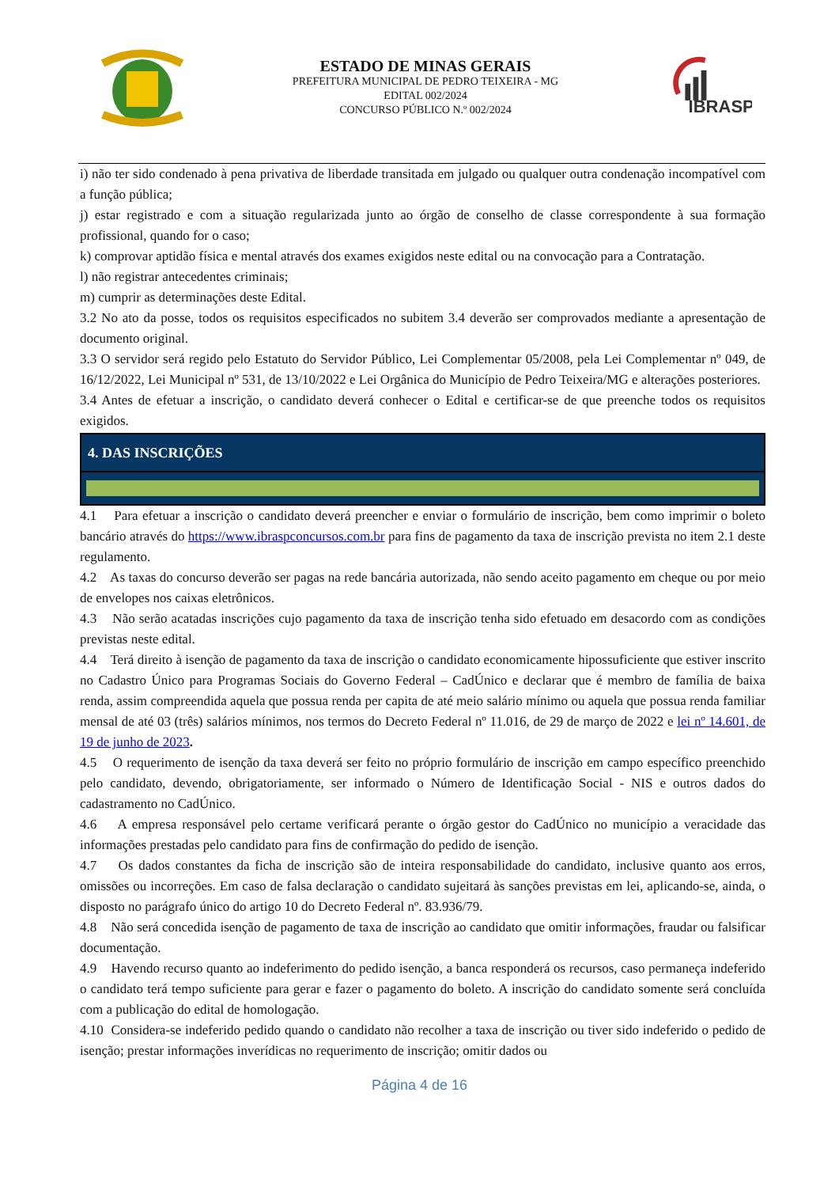ESTADO DE MINAS GERAIS
PREFEITURA MUNICIPAL DE PEDRO TEIXEIRA - MG
EDITAL 002/2024
CONCURSO PÚBLICO N.º 002/2024
IBRASP
i) não ter sido condenado à pena privativa de liberdade transitada em julgado ou qualquer outra condenação incompatível com a função pública;
j) estar registrado e com a situação regularizada junto ao órgão de conselho de classe correspondente à sua formação profissional, quando for o caso;
k) comprovar aptidão física e mental através dos exames exigidos neste edital ou na convocação para a Contratação.
l) não registrar antecedentes criminais;
m) cumprir as determinações deste Edital.
3.2 No ato da posse, todos os requisitos especificados no subitem 3.4 deverão ser comprovados mediante a apresentação de documento original.
3.3 O servidor será regido pelo Estatuto do Servidor Público, Lei Complementar 05/2008, pela Lei Complementar nº 049, de 16/12/2022, Lei Municipal nº 531, de 13/10/2022 e Lei Orgânica do Município de Pedro Teixeira/MG e alterações posteriores.
3.4 Antes de efetuar a inscrição, o candidato deverá conhecer o Edital e certificar-se de que preenche todos os requisitos exigidos.
4. DAS INSCRIÇÕES
4.1 Para efetuar a inscrição o candidato deverá preencher e enviar o formulário de inscrição, bem como imprimir o boleto bancário através do https://www.ibraspconcursos.com.br para fins de pagamento da taxa de inscrição prevista no item 2.1 deste regulamento.
4.2 As taxas do concurso deverão ser pagas na rede bancária autorizada, não sendo aceito pagamento em cheque ou por meio de envelopes nos caixas eletrônicos.
4.3 Não serão acatadas inscrições cujo pagamento da taxa de inscrição tenha sido efetuado em desacordo com as condições previstas neste edital.
4.4 Terá direito à isenção de pagamento da taxa de inscrição o candidato economicamente hipossuficiente que estiver inscrito no Cadastro Único para Programas Sociais do Governo Federal – CadÚnico e declarar que é membro de família de baixa renda, assim compreendida aquela que possua renda per capita de até meio salário mínimo ou aquela que possua renda familiar mensal de até 03 (três) salários mínimos, nos termos do Decreto Federal nº 11.016, de 29 de março de 2022 e lei nº 14.601, de 19 de junho de 2023.
4.5 O requerimento de isenção da taxa deverá ser feito no próprio formulário de inscrição em campo específico preenchido pelo candidato, devendo, obrigatoriamente, ser informado o Número de Identificação Social - NIS e outros dados do cadastramento no CadÚnico.
4.6 A empresa responsável pelo certame verificará perante o órgão gestor do CadÚnico no município a veracidade das informações prestadas pelo candidato para fins de confirmação do pedido de isenção.
4.7 Os dados constantes da ficha de inscrição são de inteira responsabilidade do candidato, inclusive quanto aos erros, omissões ou incorreções. Em caso de falsa declaração o candidato sujeitará às sanções previstas em lei, aplicando-se, ainda, o disposto no parágrafo único do artigo 10 do Decreto Federal nº. 83.936/79.
4.8 Não será concedida isenção de pagamento de taxa de inscrição ao candidato que omitir informações, fraudar ou falsificar documentação.
4.9 Havendo recurso quanto ao indeferimento do pedido isenção, a banca responderá os recursos, caso permaneça indeferido o candidato terá tempo suficiente para gerar e fazer o pagamento do boleto. A inscrição do candidato somente será concluída com a publicação do edital de homologação.
4.10 Considera-se indeferido pedido quando o candidato não recolher a taxa de inscrição ou tiver sido indeferido o pedido de isenção; prestar informações inverídicas no requerimento de inscrição; omitir dados ou
Página 4 de 16